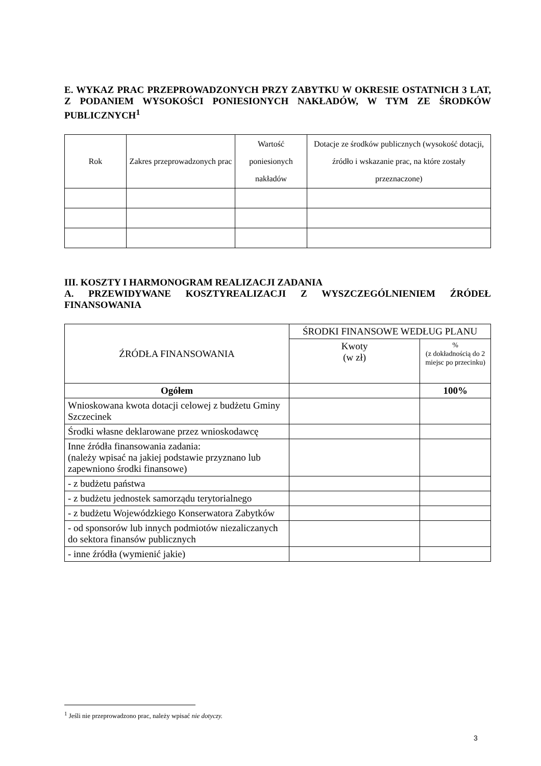E. WYKAZ PRAC PRZEPROWADZONYCH PRZY ZABYTKU W OKRESIE OSTATNICH 3 LAT, Z PODANIEM WYSOKOŚCI PONIESIONYCH NAKŁADÓW, W TYM ZE ŚRODKÓW PUBLICZNYCH<sup>1</sup>
| Rok | Zakres przeprowadzonych prac | Wartość poniesionych nakładów | Dotacje ze środków publicznych (wysokość dotacji, źródło i wskazanie prac, na które zostały przeznaczone) |
| --- | --- | --- | --- |
III. KOSZTY I HARMONOGRAM REALIZACJI ZADANIA
A. PRZEWIDYWANE KOSZTYREALIZACJI Z WYSZCZEGÓLNIENIEM ŹRÓDEŁ FINANSOWANIA
| ŹRÓDŁA FINANSOWANIA | ŚRODKI FINANSOWE WEDŁUG PLANU | |
| --- | --- | --- |
| | Kwoty (w zł) | % (z dokładnością do 2 miejsc po przecinku) |
| Ogółem | | 100% |
| Wnioskowana kwota dotacji celowej z budżetu Gminy Szczecinek | | |
| Środki własne deklarowane przez wnioskodawcę | | |
| Inne źródła finansowania zadania: (należy wpisać na jakiej podstawie przyznano lub zapewniono środki finansowe) | | |
| - z budżetu państwa | | |
| - z budżetu jednostek samorządu terytorialnego | | |
| - z budżetu Wojewódzkiego Konserwatora Zabytków | | |
| - od sponsorów lub innych podmiotów niezaliczanych do sektora finansów publicznych | | |
| - inne źródła (wymienić jakie) | | |
<sup>1</sup> Jeśli nie przeprowadzono prac, należy wpisać nie dotyczy.
3